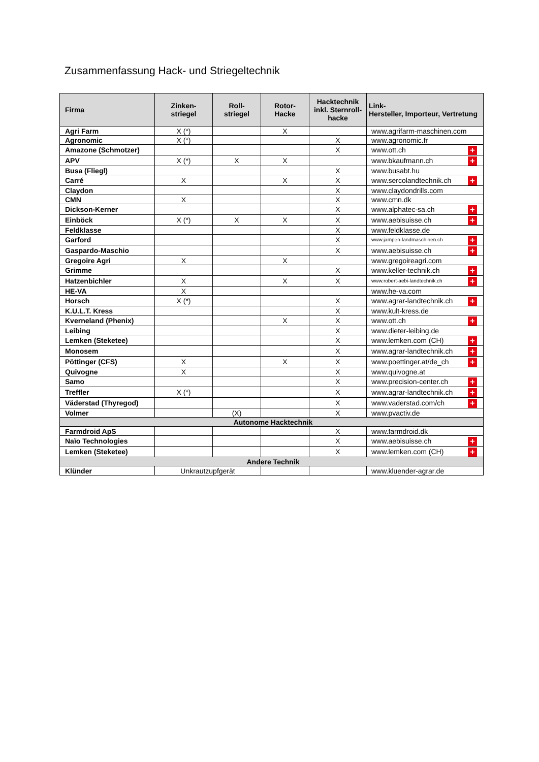Zusammenfassung Hack- und Striegeltechnik
| Firma | Zinken- striegel | Roll- striegel | Rotor- Hacke | Hacktechnik inkl. Sternroll-hacke | Link- Hersteller, Importeur, Vertretung |
| --- | --- | --- | --- | --- | --- |
| Agri Farm | X (*) | | X | | www.agrifarm-maschinen.com |
| Agronomic | X (*) | | | X | www.agronomic.fr |
| Amazone (Schmotzer) | | | | X | www.ott.ch + |
| APV | X (*) | X | X | | www.bkaufmann.ch + |
| Busa (Fliegl) | | | | X | www.busabt.hu |
| Carré | X | | X | X | www.sercolandtechnik.ch + |
| Claydon | | | | X | www.claydondrills.com |
| CMN | X | | | X | www.cmn.dk |
| Dickson-Kerner | | | | X | www.alphatec-sa.ch + |
| Einböck | X (*) | X | X | X | www.aebisuisse.ch + |
| Feldklasse | | | | X | www.feldklasse.de |
| Garford | | | | X | www.jampen-landmaschinen.ch + |
| Gaspardo-Maschio | | | | X | www.aebisuisse.ch + |
| Gregoire Agri | X | | X | | www.gregoireagri.com |
| Grimme | | | | X | www.keller-technik.ch + |
| Hatzenbichler | X | | X | X | www.robert-aebi-landtechnik.ch + |
| HE-VA | X | | | | www.he-va.com |
| Horsch | X (*) | | | X | www.agrar-landtechnik.ch + |
| K.U.L.T. Kress | | | | X | www.kult-kress.de |
| Kverneland (Phenix) | | | X | X | www.ott.ch + |
| Leibing | | | | X | www.dieter-leibing.de |
| Lemken (Steketee) | | | | X | www.lemken.com (CH) + |
| Monosem | | | | X | www.agrar-landtechnik.ch + |
| Pöttinger (CFS) | X | | X | X | www.poettinger.at/de_ch + |
| Quivogne | X | | | X | www.quivogne.at |
| Samo | | | | X | www.precision-center.ch + |
| Treffler | X (*) | | | X | www.agrar-landtechnik.ch + |
| Väderstad (Thyregod) | | | | X | www.vaderstad.com/ch + |
| Volmer | | (X) | | X | www.pvactiv.de |
| Autonome Hacktechnik | | | | | |
| Farmdroid ApS | | | | X | www.farmdroid.dk |
| Naïo Technologies | | | | X | www.aebisuisse.ch + |
| Lemken (Steketee) | | | | X | www.lemken.com (CH) + |
| Andere Technik | | | | | |
| Klünder | Unkrautzupfgerät | | | | www.kluender-agrar.de |